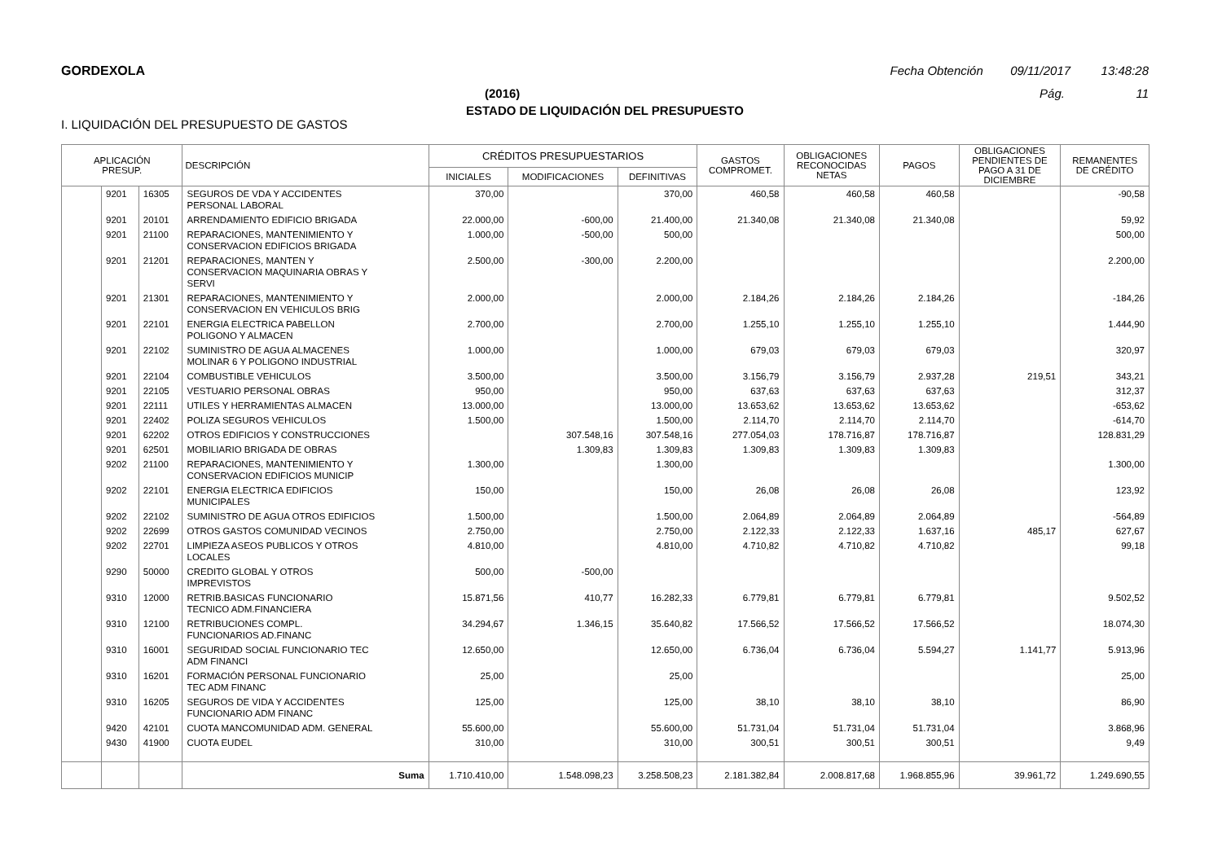GORDEXOLA Fecha Obtención 09/11/2017 13:48:28
(2016) Pág. 11
ESTADO DE LIQUIDACIÓN DEL PRESUPUESTO
I. LIQUIDACIÓN DEL PRESUPUESTO DE GASTOS
| APLICACIÓN PRESUP. | | | DESCRIPCIÓN | CRÉDITOS PRESUPUESTARIOS | | | GASTOS COMPROMET. | OBLIGACIONES RECONOCIDAS NETAS | PAGOS | OBLIGACIONES PENDIENTES DE PAGO A 31 DE DICIEMBRE | REMANENTES DE CRÉDITO |
| --- | --- | --- | --- | --- | --- | --- | --- | --- | --- | --- | --- |
| | | | | INICIALES | MODIFICACIONES | DEFINITIVAS | | | | | |
| | 9201 | 16305 | SEGUROS DE VDA Y ACCIDENTES PERSONAL LABORAL | 370,00 | | 370,00 | 460,58 | 460,58 | 460,58 | | -90,58 |
| | 9201 | 20101 | ARRENDAMIENTO EDIFICIO BRIGADA | 22.000,00 | -600,00 | 21.400,00 | 21.340,08 | 21.340,08 | 21.340,08 | | 59,92 |
| | 9201 | 21100 | REPARACIONES, MANTENIMIENTO Y CONSERVACION EDIFICIOS BRIGADA | 1.000,00 | -500,00 | 500,00 | | | | | 500,00 |
| | 9201 | 21201 | REPARACIONES, MANTEN Y CONSERVACION MAQUINARIA OBRAS Y SERVI | 2.500,00 | -300,00 | 2.200,00 | | | | | 2.200,00 |
| | 9201 | 21301 | REPARACIONES, MANTENIMIENTO Y CONSERVACION EN VEHICULOS BRIG | 2.000,00 | | 2.000,00 | 2.184,26 | 2.184,26 | 2.184,26 | | -184,26 |
| | 9201 | 22101 | ENERGIA ELECTRICA PABELLON POLIGONO Y ALMACEN | 2.700,00 | | 2.700,00 | 1.255,10 | 1.255,10 | 1.255,10 | | 1.444,90 |
| | 9201 | 22102 | SUMINISTRO DE AGUA ALMACENES MOLINAR 6 Y POLIGONO INDUSTRIAL | 1.000,00 | | 1.000,00 | 679,03 | 679,03 | 679,03 | | 320,97 |
| | 9201 | 22104 | COMBUSTIBLE VEHICULOS | 3.500,00 | | 3.500,00 | 3.156,79 | 3.156,79 | 2.937,28 | 219,51 | 343,21 |
| | 9201 | 22105 | VESTUARIO PERSONAL OBRAS | 950,00 | | 950,00 | 637,63 | 637,63 | 637,63 | | 312,37 |
| | 9201 | 22111 | UTILES Y HERRAMIENTAS ALMACEN | 13.000,00 | | 13.000,00 | 13.653,62 | 13.653,62 | 13.653,62 | | -653,62 |
| | 9201 | 22402 | POLIZA SEGUROS VEHICULOS | 1.500,00 | | 1.500,00 | 2.114,70 | 2.114,70 | 2.114,70 | | -614,70 |
| | 9201 | 62202 | OTROS EDIFICIOS Y CONSTRUCCIONES | | 307.548,16 | 307.548,16 | 277.054,03 | 178.716,87 | 178.716,87 | | 128.831,29 |
| | 9201 | 62501 | MOBILIARIO BRIGADA DE OBRAS | | 1.309,83 | 1.309,83 | 1.309,83 | 1.309,83 | 1.309,83 | | |
| | 9202 | 21100 | REPARACIONES, MANTENIMIENTO Y CONSERVACION EDIFICIOS MUNICIP | 1.300,00 | | 1.300,00 | | | | | 1.300,00 |
| | 9202 | 22101 | ENERGIA ELECTRICA EDIFICIOS MUNICIPALES | 150,00 | | 150,00 | 26,08 | 26,08 | 26,08 | | 123,92 |
| | 9202 | 22102 | SUMINISTRO DE AGUA OTROS EDIFICIOS | 1.500,00 | | 1.500,00 | 2.064,89 | 2.064,89 | 2.064,89 | | -564,89 |
| | 9202 | 22699 | OTROS GASTOS COMUNIDAD VECINOS | 2.750,00 | | 2.750,00 | 2.122,33 | 2.122,33 | 1.637,16 | 485,17 | 627,67 |
| | 9202 | 22701 | LIMPIEZA ASEOS PUBLICOS Y OTROS LOCALES | 4.810,00 | | 4.810,00 | 4.710,82 | 4.710,82 | 4.710,82 | | 99,18 |
| | 9290 | 50000 | CREDITO GLOBAL Y OTROS IMPREVISTOS | 500,00 | -500,00 | | | | | | |
| | 9310 | 12000 | RETRIB.BASICAS FUNCIONARIO TECNICO ADM.FINANCIERA | 15.871,56 | 410,77 | 16.282,33 | 6.779,81 | 6.779,81 | 6.779,81 | | 9.502,52 |
| | 9310 | 12100 | RETRIBUCIONES COMPL. FUNCIONARIOS AD.FINANC | 34.294,67 | 1.346,15 | 35.640,82 | 17.566,52 | 17.566,52 | 17.566,52 | | 18.074,30 |
| | 9310 | 16001 | SEGURIDAD SOCIAL FUNCIONARIO TEC ADM FINANCI | 12.650,00 | | 12.650,00 | 6.736,04 | 6.736,04 | 5.594,27 | 1.141,77 | 5.913,96 |
| | 9310 | 16201 | FORMACIÓN PERSONAL FUNCIONARIO TEC ADM FINANC | 25,00 | | 25,00 | | | | | 25,00 |
| | 9310 | 16205 | SEGUROS DE VIDA Y ACCIDENTES FUNCIONARIO ADM FINANC | 125,00 | | 125,00 | 38,10 | 38,10 | 38,10 | | 86,90 |
| | 9420 | 42101 | CUOTA MANCOMUNIDAD ADM. GENERAL | 55.600,00 | | 55.600,00 | 51.731,04 | 51.731,04 | 51.731,04 | | 3.868,96 |
| | 9430 | 41900 | CUOTA EUDEL | 310,00 | | 310,00 | 300,51 | 300,51 | 300,51 | | 9,49 |
| | | | Suma | 1.710.410,00 | 1.548.098,23 | 3.258.508,23 | 2.181.382,84 | 2.008.817,68 | 1.968.855,96 | 39.961,72 | 1.249.690,55 |